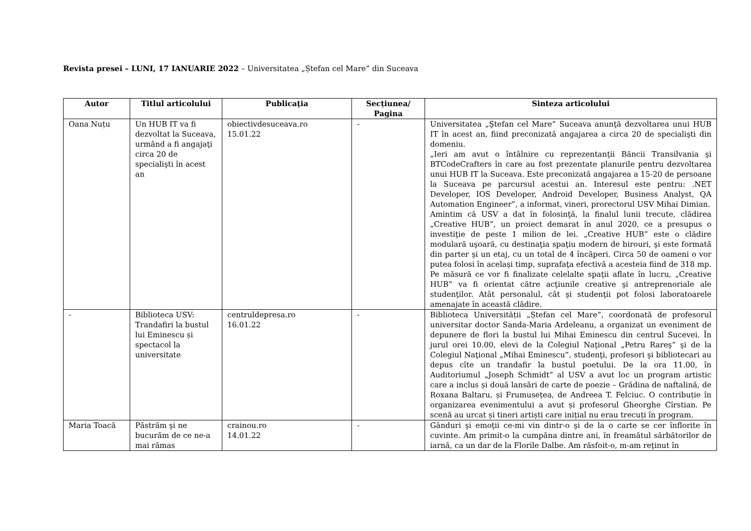Revista presei – LUNI, 17 IANUARIE 2022 – Universitatea „Ștefan cel Mare” din Suceava
| Autor | Titlul articolului | Publicaţia | Secțiunea/ Pagina | Sinteza articolului |
| --- | --- | --- | --- | --- |
| Oana Nuțu | Un HUB IT va fi dezvoltat la Suceava, urmând a fi angajaţi circa 20 de specialişti în acest an | obiectivdesuceava.ro 15.01.22 | - | Universitatea „Ştefan cel Mare” Suceava anunţă dezvoltarea unui HUB IT în acest an, fiind preconizată angajarea a circa 20 de specialişti din domeniu. „Ieri am avut o întâlnire cu reprezentanţii Băncii Transilvania şi BTCodeCrafters în care au fost prezentate planurile pentru dezvoltarea unui HUB IT la Suceava. Este preconizată angajarea a 15-20 de persoane la Suceava pe parcursul acestui an. Interesul este pentru: .NET Developer, IOS Developer, Android Developer, Business Analyst, QA Automation Engineer”, a informat, vineri, prorectorul USV Mihai Dimian. Amintim că USV a dat în folosinţă, la finalul lunii trecute, clădirea „Creative HUB”, un proiect demarat în anul 2020, ce a presupus o investiţie de peste 1 milion de lei. „Creative HUB” este o clădire modulară uşoară, cu destinaţia spaţiu modern de birouri, şi este formată din parter şi un etaj, cu un total de 4 încăperi. Circa 50 de oameni o vor putea folosi în acelaşi timp, suprafaţa efectivă a acesteia fiind de 318 mp. Pe măsură ce vor fi finalizate celelalte spaţii aflate în lucru, „Creative HUB” va fi orientat către acţiunile creative şi antreprenoriale ale studenţilor. Atât personalul, cât şi studenţii pot folosi laboratoarele amenajate în această clădire. |
| - | Biblioteca USV: Trandafiri la bustul lui Eminescu și spectacol la universitate | centruldepresa.ro 16.01.22 | - | Biblioteca Universității „Ștefan cel Mare”, coordonată de profesorul universitar doctor Sanda-Maria Ardeleanu, a organizat un eveniment de depunere de flori la bustul lui Mihai Eminescu din centrul Sucevei. În jurul orei 10.00, elevi de la Colegiul Naţional „Petru Rareş” şi de la Colegiul Naţional „Mihai Eminescu”, studenţi, profesori şi bibliotecari au depus cîte un trandafir la bustul poetului. De la ora 11.00, în Auditoriumul „Joseph Schmidt” al USV a avut loc un program artistic care a inclus și două lansări de carte de poezie – Grădina de naftalină, de Roxana Baltaru, și Frumusețea, de Andreea T. Felciuc. O contribuție în organizarea evenimentului a avut și profesorul Gheorghe Cîrstian. Pe scenă au urcat și tineri artiști care inițial nu erau trecuți în program. |
| Maria Toacă | Păstrăm şi ne bucurăm de ce ne-a mai rămas | crainou.ro 14.01.22 | - | Gânduri şi emoţii ce-mi vin dintr-o şi de la o carte se cer înflorite în cuvinte. Am primit-o la cumpăna dintre ani, în freamătul sărbătorilor de iarnă, ca un dar de la Florile Dalbe. Am răsfoit-o, m-am reţinut în |